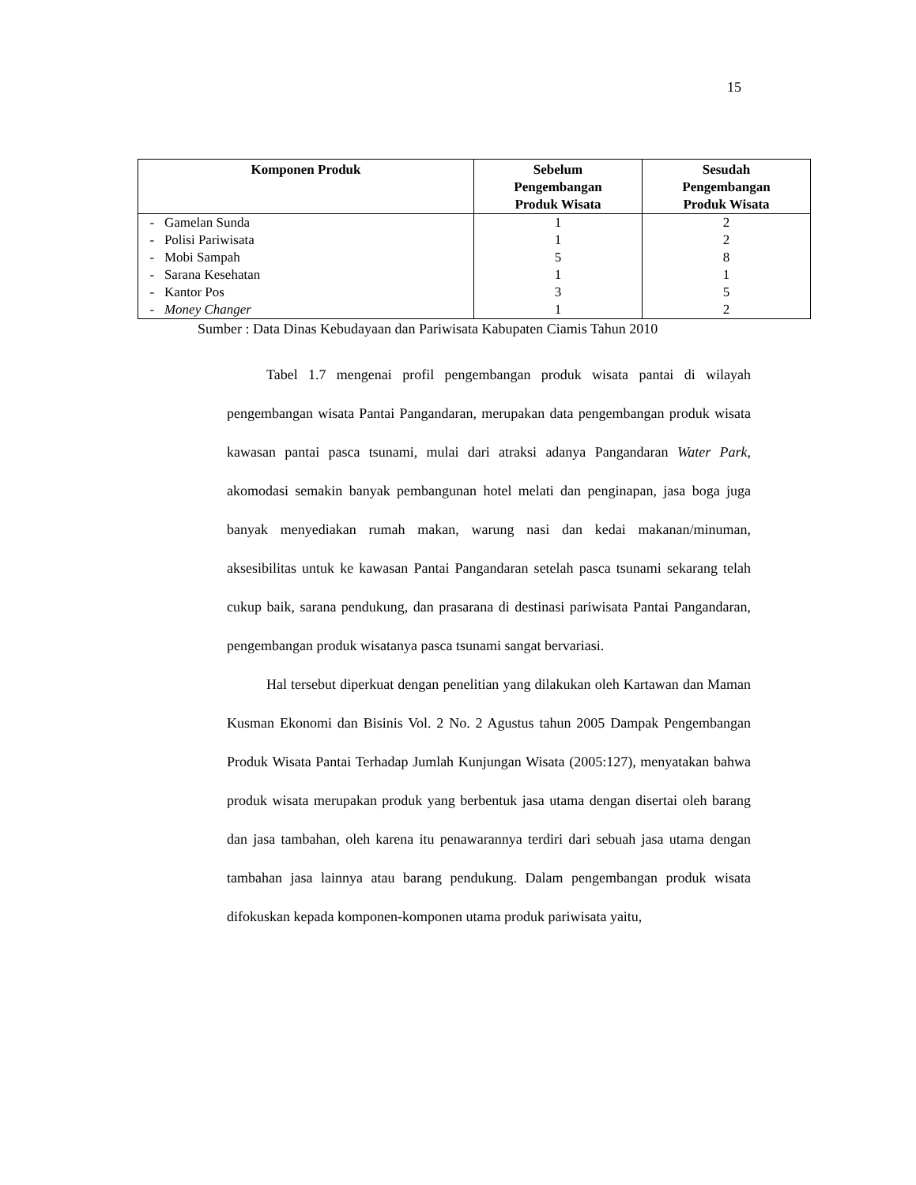15
| Komponen Produk | Sebelum Pengembangan Produk Wisata | Sesudah Pengembangan Produk Wisata |
| --- | --- | --- |
| - Gamelan Sunda | 1 | 2 |
| - Polisi Pariwisata | 1 | 2 |
| - Mobi Sampah | 5 | 8 |
| - Sarana Kesehatan | 1 | 1 |
| - Kantor Pos | 3 | 5 |
| - Money Changer | 1 | 2 |
Sumber : Data Dinas Kebudayaan dan Pariwisata Kabupaten Ciamis Tahun 2010
Tabel 1.7 mengenai profil pengembangan produk wisata pantai di wilayah pengembangan wisata Pantai Pangandaran, merupakan data pengembangan produk wisata kawasan pantai pasca tsunami, mulai dari atraksi adanya Pangandaran Water Park, akomodasi semakin banyak pembangunan hotel melati dan penginapan, jasa boga juga banyak menyediakan rumah makan, warung nasi dan kedai makanan/minuman, aksesibilitas untuk ke kawasan Pantai Pangandaran setelah pasca tsunami sekarang telah cukup baik, sarana pendukung, dan prasarana di destinasi pariwisata Pantai Pangandaran, pengembangan produk wisatanya pasca tsunami sangat bervariasi.
Hal tersebut diperkuat dengan penelitian yang dilakukan oleh Kartawan dan Maman Kusman Ekonomi dan Bisinis Vol. 2 No. 2 Agustus tahun 2005 Dampak Pengembangan Produk Wisata Pantai Terhadap Jumlah Kunjungan Wisata (2005:127), menyatakan bahwa produk wisata merupakan produk yang berbentuk jasa utama dengan disertai oleh barang dan jasa tambahan, oleh karena itu penawarannya terdiri dari sebuah jasa utama dengan tambahan jasa lainnya atau barang pendukung. Dalam pengembangan produk wisata difokuskan kepada komponen-komponen utama produk pariwisata yaitu,